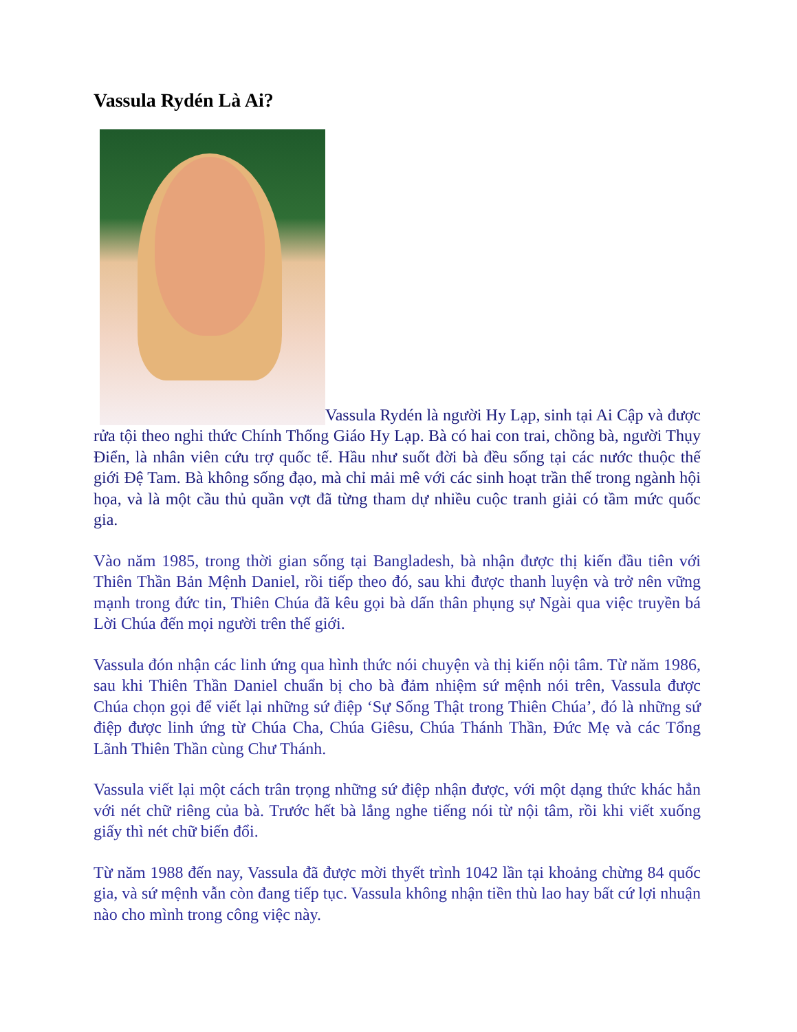Vassula Rydén Là Ai?
Vassula Rydén là người Hy Lạp, sinh tại Ai Cập và được rửa tội theo nghi thức Chính Thống Giáo Hy Lạp. Bà có hai con trai, chồng bà, người Thụy Điển, là nhân viên cứu trợ quốc tế. Hầu như suốt đời bà đều sống tại các nước thuộc thế giới Đệ Tam. Bà không sống đạo, mà chỉ mải mê với các sinh hoạt trần thế trong ngành hội họa, và là một cầu thủ quần vợt đã từng tham dự nhiều cuộc tranh giải có tầm mức quốc gia.
Vào năm 1985, trong thời gian sống tại Bangladesh, bà nhận được thị kiến đầu tiên với Thiên Thần Bản Mệnh Daniel, rồi tiếp theo đó, sau khi được thanh luyện và trở nên vững mạnh trong đức tin, Thiên Chúa đã kêu gọi bà dấn thân phụng sự Ngài qua việc truyền bá Lời Chúa đến mọi người trên thế giới.
Vassula đón nhận các linh ứng qua hình thức nói chuyện và thị kiến nội tâm. Từ năm 1986, sau khi Thiên Thần Daniel chuẩn bị cho bà đảm nhiệm sứ mệnh nói trên, Vassula được Chúa chọn gọi để viết lại những sứ điệp ‘Sự Sống Thật trong Thiên Chúa’, đó là những sứ điệp được linh ứng từ Chúa Cha, Chúa Giêsu, Chúa Thánh Thần, Đức Mẹ và các Tổng Lãnh Thiên Thần cùng Chư Thánh.
Vassula viết lại một cách trân trọng những sứ điệp nhận được, với một dạng thức khác hẳn với nét chữ riêng của bà. Trước hết bà lắng nghe tiếng nói từ nội tâm, rồi khi viết xuống giấy thì nét chữ biến đổi.
Từ năm 1988 đến nay, Vassula đã được mời thyết trình 1042 lần tại khoảng chừng 84 quốc gia, và sứ mệnh vẫn còn đang tiếp tục. Vassula không nhận tiền thù lao hay bất cứ lợi nhuận nào cho mình trong công việc này.